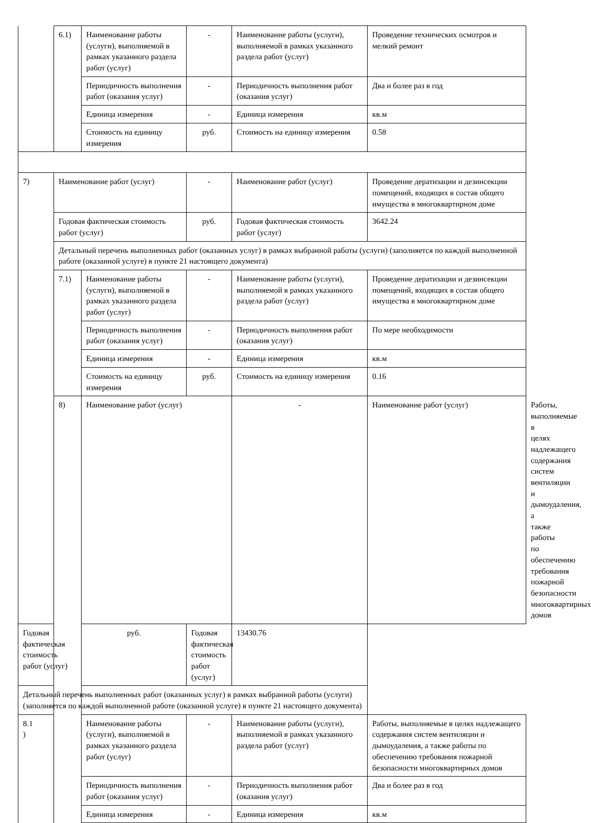| | 6.1) | Наименование работы (услуги), выполняемой в рамках указанного раздела работ (услуг) | - | Наименование работы (услуги), выполняемой в рамках указанного раздела работ (услуг) | Проведение технических осмотров и мелкий ремонт | |
| | | Периодичность выполнения работ (оказания услуг) | - | Периодичность выполнения работ (оказания услуг) | Два и более раз в год | |
| | | Единица измерения | - | Единица измерения | кв.м | |
| | | Стоимость на единицу измерения | руб. | Стоимость на единицу измерения | 0.58 | |
| 7) | Наименование работ (услуг) | | - | Наименование работ (услуг) | Проведение дератизации и дезинсекции помещений, входящих в состав общего имущества в многоквартирном доме | |
| | Годовая фактическая стоимость работ (услуг) | | руб. | Годовая фактическая стоимость работ (услуг) | 3642.24 | |
| | Детальный перечень выполненных работ (оказанных услуг) в рамках выбранной работы (услуги) (заполняется по каждой выполненной работе (оказанной услуге) в пункте 21 настоящего документа) | | | | | |
| | 7.1) | Наименование работы (услуги), выполняемой в рамках указанного раздела работ (услуг) | - | Наименование работы (услуги), выполняемой в рамках указанного раздела работ (услуг) | Проведение дератизации и дезинсекции помещений, входящих в состав общего имущества в многоквартирном доме | |
| | | Периодичность выполнения работ (оказания услуг) | - | Периодичность выполнения работ (оказания услуг) | По мере необходимости | |
| | | Единица измерения | - | Единица измерения | кв.м | |
| | | Стоимость на единицу измерения | руб. | Стоимость на единицу измерения | 0.16 | |
| | 8) | Наименование работ (услуг) | | - | Наименование работ (услуг) | Работы, выполняемые в целях надлежащего содержания систем вентиляции и дымоудаления, а также работы по обеспечению требования пожарной безопасности многоквартирных домов |
| Годовая фактическая стоимость работ (услуг) | | руб. | Годовая фактическая стоимость работ (услуг) | 13430.76 | | |
| Детальный перечень выполненных работ (оказанных услуг) в рамках выбранной работы (услуги) (заполняется по каждой выполненной работе (оказанной услуге) в пункте 21 настоящего документа) | | | | | | |
| 8.1 ) | | Наименование работы (услуги), выполняемой в рамках указанного раздела работ (услуг) | - | Наименование работы (услуги), выполняемой в рамках указанного раздела работ (услуг) | Работы, выполняемые в целях надлежащего содержания систем вентиляции и дымоудаления, а также работы по обеспечению требования пожарной безопасности многоквартирных домов | |
| | | Периодичность выполнения работ (оказания услуг) | - | Периодичность выполнения работ (оказания услуг) | Два и более раз в год | |
| | | Единица измерения | - | Единица измерения | кв.м | |